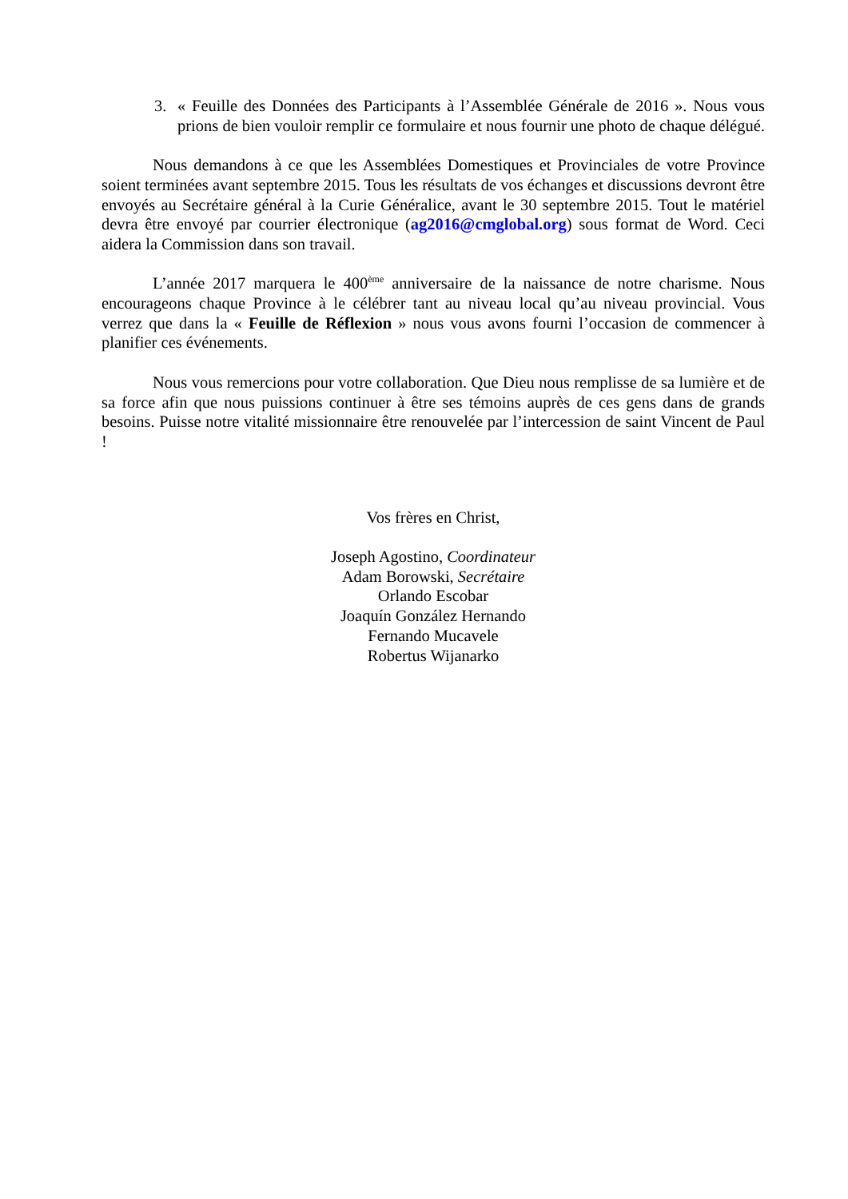3. « Feuille des Données des Participants à l’Assemblée Générale de 2016 ». Nous vous prions de bien vouloir remplir ce formulaire et nous fournir une photo de chaque délégué.
Nous demandons à ce que les Assemblées Domestiques et Provinciales de votre Province soient terminées avant septembre 2015. Tous les résultats de vos échanges et discussions devront être envoyés au Secrétaire général à la Curie Généralice, avant le 30 septembre 2015. Tout le matériel devra être envoyé par courrier électronique (ag2016@cmglobal.org) sous format de Word. Ceci aidera la Commission dans son travail.
L’année 2017 marquera le 400<sup>ème</sup> anniversaire de la naissance de notre charisme. Nous encourageons chaque Province à le célébrer tant au niveau local qu’au niveau provincial. Vous verrez que dans la « Feuille de Réflexion » nous vous avons fourni l’occasion de commencer à planifier ces événements.
Nous vous remercions pour votre collaboration. Que Dieu nous remplisse de sa lumière et de sa force afin que nous puissions continuer à être ses témoins auprès de ces gens dans de grands besoins. Puisse notre vitalité missionnaire être renouvelée par l’intercession de saint Vincent de Paul !
Vos frères en Christ,
Joseph Agostino, Coordinateur
Adam Borowski, Secrétaire
Orlando Escobar
Joaquín González Hernando
Fernando Mucavele
Robertus Wijanarko